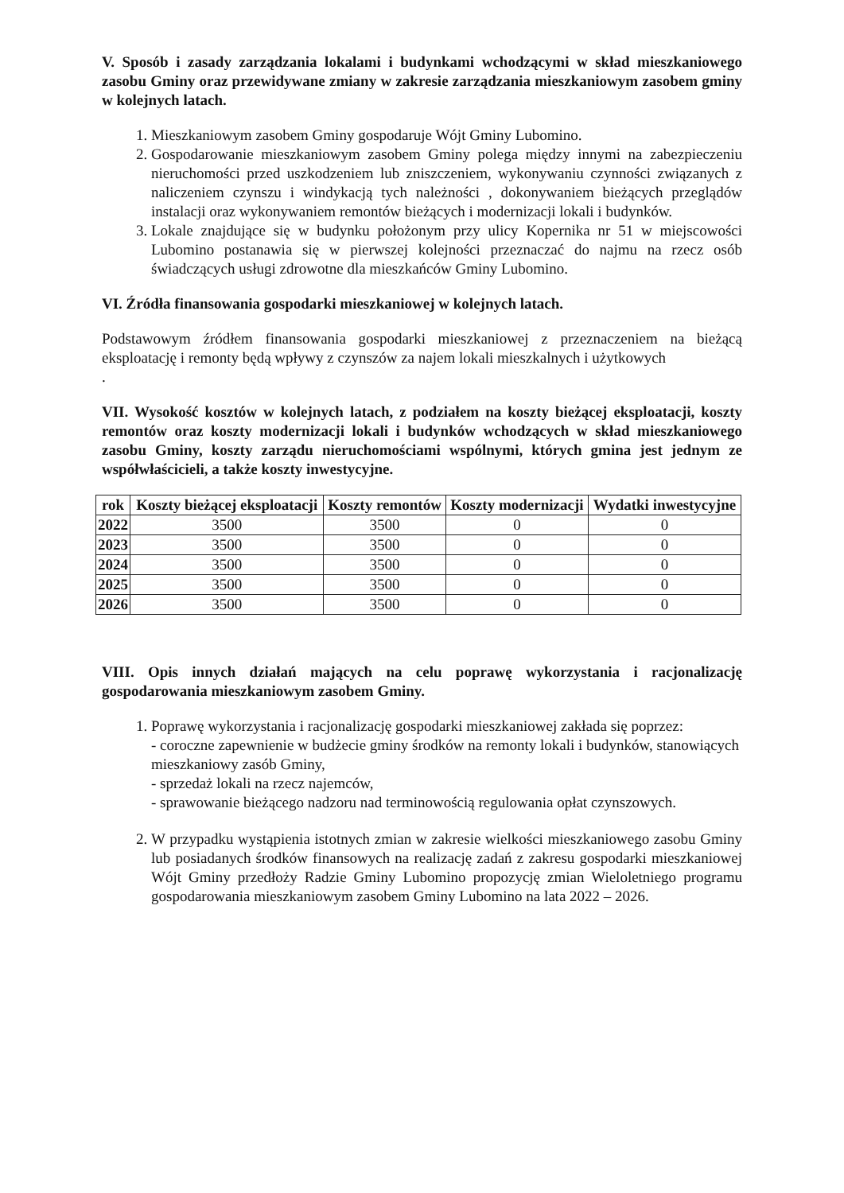V. Sposób i zasady zarządzania lokalami i budynkami wchodzącymi w skład mieszkaniowego zasobu Gminy oraz przewidywane zmiany w zakresie zarządzania mieszkaniowym zasobem gminy w kolejnych latach.
1. Mieszkaniowym zasobem Gminy gospodaruje Wójt Gminy Lubomino.
2. Gospodarowanie mieszkaniowym zasobem Gminy polega między innymi na zabezpieczeniu nieruchomości przed uszkodzeniem lub zniszczeniem, wykonywaniu czynności związanych z naliczeniem czynszu i windykacją tych należności , dokonywaniem bieżących przeglądów instalacji oraz wykonywaniem remontów bieżących i modernizacji lokali i budynków.
3. Lokale znajdujące się w budynku położonym przy ulicy Kopernika nr 51 w miejscowości Lubomino postanawia się w pierwszej kolejności przeznaczać do najmu na rzecz osób świadczących usługi zdrowotne dla mieszkańców Gminy Lubomino.
VI. Źródła finansowania gospodarki mieszkaniowej w kolejnych latach.
Podstawowym źródłem finansowania gospodarki mieszkaniowej z przeznaczeniem na bieżącą eksploatację i remonty będą wpływy z czynszów za najem lokali mieszkalnych i użytkowych
.
VII. Wysokość kosztów w kolejnych latach, z podziałem na koszty bieżącej eksploatacji, koszty remontów oraz koszty modernizacji lokali i budynków wchodzących w skład mieszkaniowego zasobu Gminy, koszty zarządu nieruchomościami wspólnymi, których gmina jest jednym ze współwłaścicieli, a także koszty inwestycyjne.
| rok | Koszty bieżącej eksploatacji | Koszty remontów | Koszty modernizacji | Wydatki inwestycyjne |
| --- | --- | --- | --- | --- |
| 2022 | 3500 | 3500 | 0 | 0 |
| 2023 | 3500 | 3500 | 0 | 0 |
| 2024 | 3500 | 3500 | 0 | 0 |
| 2025 | 3500 | 3500 | 0 | 0 |
| 2026 | 3500 | 3500 | 0 | 0 |
VIII. Opis innych działań mających na celu poprawę wykorzystania i racjonalizację gospodarowania mieszkaniowym zasobem Gminy.
1. Poprawę wykorzystania i racjonalizację gospodarki mieszkaniowej zakłada się poprzez:
- coroczne zapewnienie w budżecie gminy środków na remonty lokali i budynków, stanowiących mieszkaniowy zasób Gminy,
- sprzedaż lokali na rzecz najemców,
- sprawowanie bieżącego nadzoru nad terminowością regulowania opłat czynszowych.
2. W przypadku wystąpienia istotnych zmian w zakresie wielkości mieszkaniowego zasobu Gminy lub posiadanych środków finansowych na realizację zadań z zakresu gospodarki mieszkaniowej Wójt Gminy przedłoży Radzie Gminy Lubomino propozycję zmian Wieloletniego programu gospodarowania mieszkaniowym zasobem Gminy Lubomino na lata 2022 – 2026.